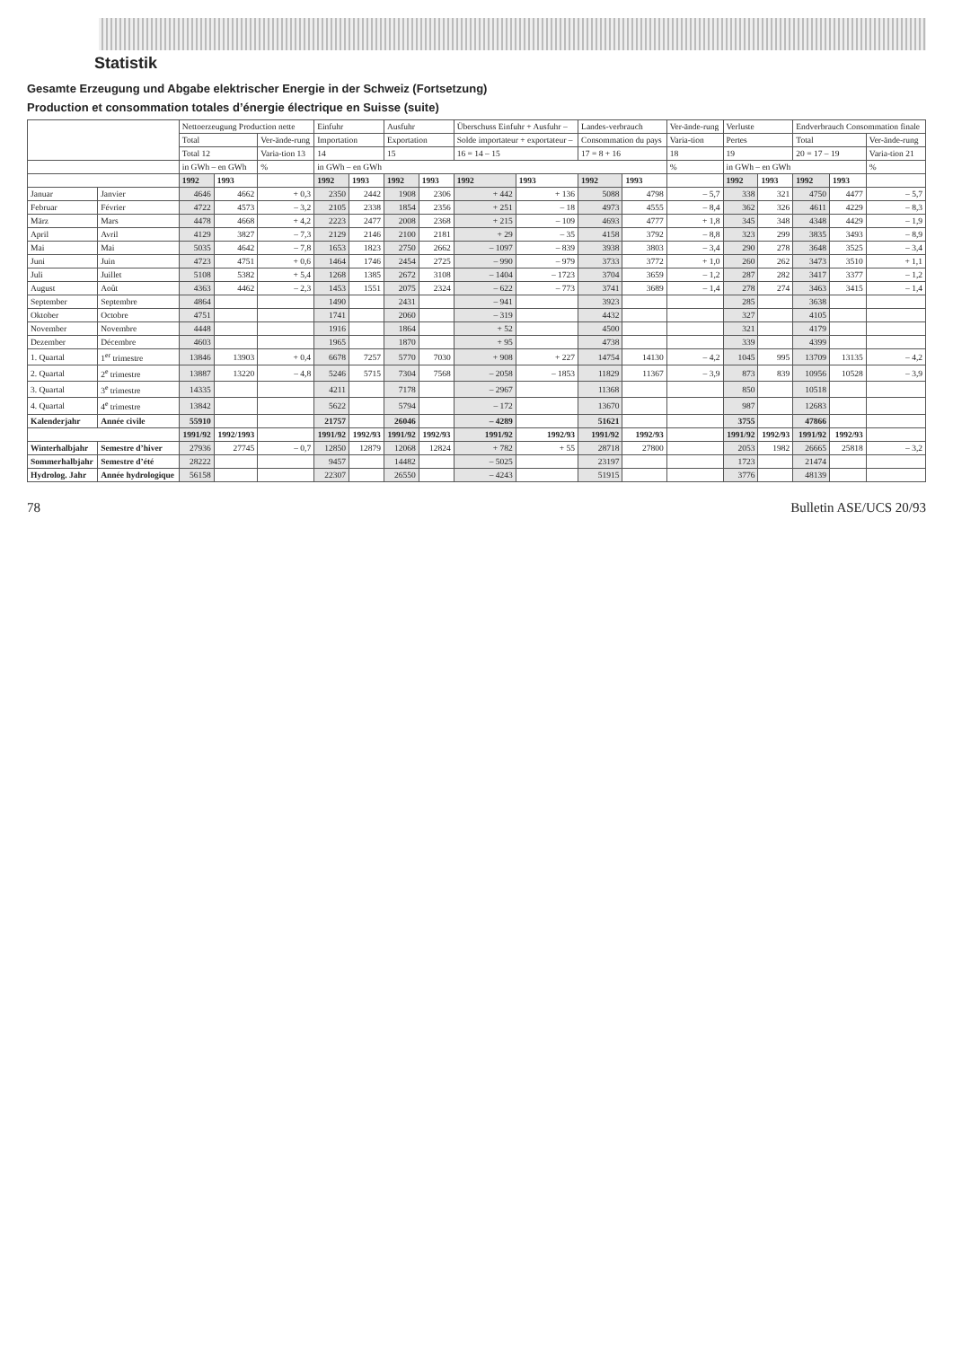Statistik
Gesamte Erzeugung und Abgabe elektrischer Energie in der Schweiz (Fortsetzung)
Production et consommation totales d’énergie électrique en Suisse (suite)
| | | Nettoerzeugung Production nette | | | Einfuhr | | Ausfuhr | | Überschuss Einfuhr + Ausfuhr – | | Landes-verbrauch | | Ver-ände-rung | Verluste | | Endverbrauch Consommation finale | | |
| --- | --- | --- | --- | --- | --- | --- | --- | --- | --- | --- | --- | --- | --- | --- | --- | --- | --- | --- |
| | | Total | | Ver-ände-rung | Importation | | Exportation | | Solde importateur + exportateur – | | Consommation du pays | | Varia-tion | Pertes | | Total | | Ver-ände-rung |
| | | Total 12 | | Varia-tion 13 | 14 | | 15 | | 16 = 14 – 15 | | 17 = 8 + 16 | | 18 | 19 | | 20 = 17 – 19 | | Varia-tion 21 |
| | | in GWh – en GWh | | % | in GWh – en GWh | | | | | | | | % | in GWh – en GWh | | | | % |
| | | 1992 | 1993 | | 1992 | 1993 | 1992 | 1993 | 1992 | 1993 | 1992 | 1993 | | 1992 | 1993 | 1992 | 1993 | |
| Januar | Janvier | 4646 | 4662 | + 0,3 | 2350 | 2442 | 1908 | 2306 | + 442 | + 136 | 5088 | 4798 | – 5,7 | 338 | 321 | 4750 | 4477 | – 5,7 |
| Februar | Février | 4722 | 4573 | – 3,2 | 2105 | 2338 | 1854 | 2356 | + 251 | – 18 | 4973 | 4555 | – 8,4 | 362 | 326 | 4611 | 4229 | – 8,3 |
| März | Mars | 4478 | 4668 | + 4,2 | 2223 | 2477 | 2008 | 2368 | + 215 | – 109 | 4693 | 4777 | + 1,8 | 345 | 348 | 4348 | 4429 | – 1,9 |
| April | Avril | 4129 | 3827 | – 7,3 | 2129 | 2146 | 2100 | 2181 | + 29 | – 35 | 4158 | 3792 | – 8,8 | 323 | 299 | 3835 | 3493 | – 8,9 |
| Mai | Mai | 5035 | 4642 | – 7,8 | 1653 | 1823 | 2750 | 2662 | – 1097 | – 839 | 3938 | 3803 | – 3,4 | 290 | 278 | 3648 | 3525 | – 3,4 |
| Juni | Juin | 4723 | 4751 | + 0,6 | 1464 | 1746 | 2454 | 2725 | – 990 | – 979 | 3733 | 3772 | + 1,0 | 260 | 262 | 3473 | 3510 | + 1,1 |
| Juli | Juillet | 5108 | 5382 | + 5,4 | 1268 | 1385 | 2672 | 3108 | – 1404 | – 1723 | 3704 | 3659 | – 1,2 | 287 | 282 | 3417 | 3377 | – 1,2 |
| August | Août | 4363 | 4462 | – 2,3 | 1453 | 1551 | 2075 | 2324 | – 622 | – 773 | 3741 | 3689 | – 1,4 | 278 | 274 | 3463 | 3415 | – 1,4 |
| September | Septembre | 4864 | | | 1490 | | 2431 | | – 941 | | 3923 | | | 285 | | 3638 | | |
| Oktober | Octobre | 4751 | | | 1741 | | 2060 | | – 319 | | 4432 | | | 327 | | 4105 | | |
| November | Novembre | 4448 | | | 1916 | | 1864 | | + 52 | | 4500 | | | 321 | | 4179 | | |
| Dezember | Décembre | 4603 | | | 1965 | | 1870 | | + 95 | | 4738 | | | 339 | | 4399 | | |
| 1. Quartal | 1<sup>er</sup> trimestre | 13846 | 13903 | + 0,4 | 6678 | 7257 | 5770 | 7030 | + 908 | + 227 | 14754 | 14130 | – 4,2 | 1045 | 995 | 13709 | 13135 | – 4,2 |
| 2. Quartal | 2<sup>e</sup> trimestre | 13887 | 13220 | – 4,8 | 5246 | 5715 | 7304 | 7568 | – 2058 | – 1853 | 11829 | 11367 | – 3,9 | 873 | 839 | 10956 | 10528 | – 3,9 |
| 3. Quartal | 3<sup>e</sup> trimestre | 14335 | | | 4211 | | 7178 | | – 2967 | | 11368 | | | 850 | | 10518 | | |
| 4. Quartal | 4<sup>e</sup> trimestre | 13842 | | | 5622 | | 5794 | | – 172 | | 13670 | | | 987 | | 12683 | | |
| Kalenderjahr | Année civile | 55910 | | | 21757 | | 26046 | | – 4289 | | 51621 | | | 3755 | | 47866 | | |
| | | 1991/92 | 1992/1993 | | 1991/92 | 1992/93 | 1991/92 | 1992/93 | 1991/92 | 1992/93 | 1991/92 | 1992/93 | | 1991/92 | 1992/93 | 1991/92 | 1992/93 | |
| Winterhalbjahr | Semestre d’hiver | 27936 | 27745 | – 0,7 | 12850 | 12879 | 12068 | 12824 | + 782 | + 55 | 28718 | 27800 | | 2053 | 1982 | 26665 | 25818 | – 3,2 |
| Sommerhalbjahr | Semestre d’été | 28222 | | | 9457 | | 14482 | | – 5025 | | 23197 | | | 1723 | | 21474 | | |
| Hydrolog. Jahr | Année hydrologique | 56158 | | | 22307 | | 26550 | | – 4243 | | 51915 | | | 3776 | | 48139 | | |
78 Bulletin ASE/UCS 20/93